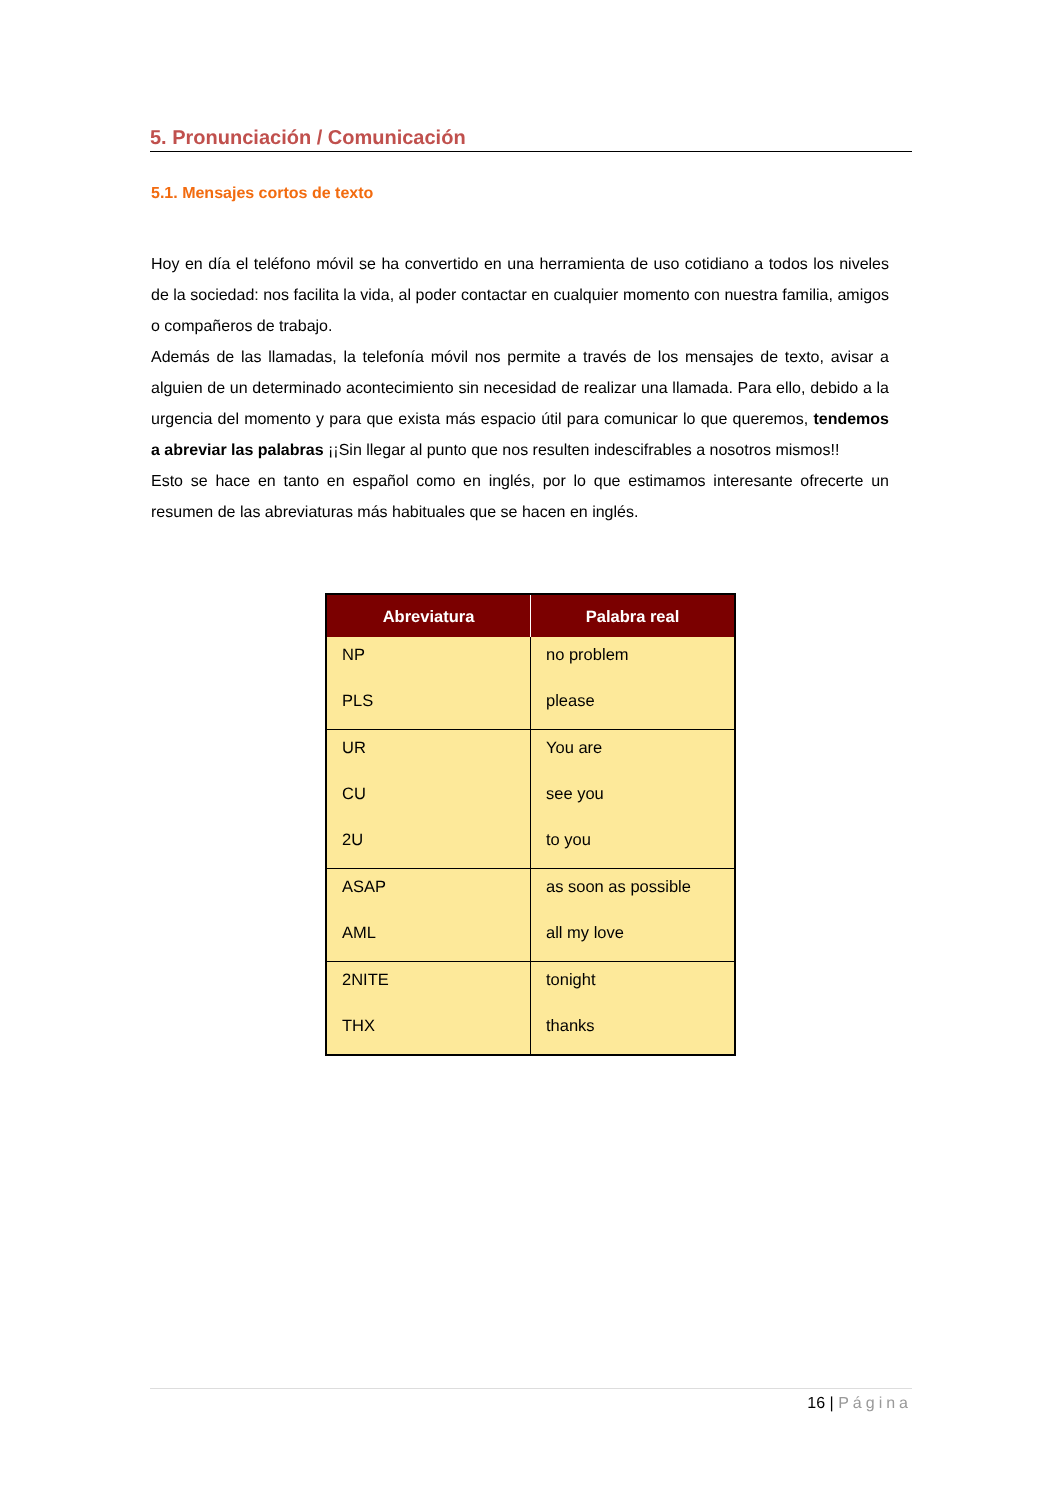5. Pronunciación / Comunicación
5.1. Mensajes cortos de texto
Hoy en día el teléfono móvil se ha convertido en una herramienta de uso cotidiano a todos los niveles de la sociedad: nos facilita la vida, al poder contactar en cualquier momento con nuestra familia, amigos o compañeros de trabajo.
Además de las llamadas, la telefonía móvil nos permite a través de los mensajes de texto, avisar a alguien de un determinado acontecimiento sin necesidad de realizar una llamada. Para ello, debido a la urgencia del momento y para que exista más espacio útil para comunicar lo que queremos, tendemos a abreviar las palabras ¡¡Sin llegar al punto que nos resulten indescifrables a nosotros mismos!!
Esto se hace en tanto en español como en inglés, por lo que estimamos interesante ofrecerte un resumen de las abreviaturas más habituales que se hacen en inglés.
| Abreviatura | Palabra real |
| --- | --- |
| NP | no problem |
| PLS | please |
| UR | You are |
| CU | see you |
| 2U | to you |
| ASAP | as soon as possible |
| AML | all my love |
| 2NITE | tonight |
| THX | thanks |
16 | Página